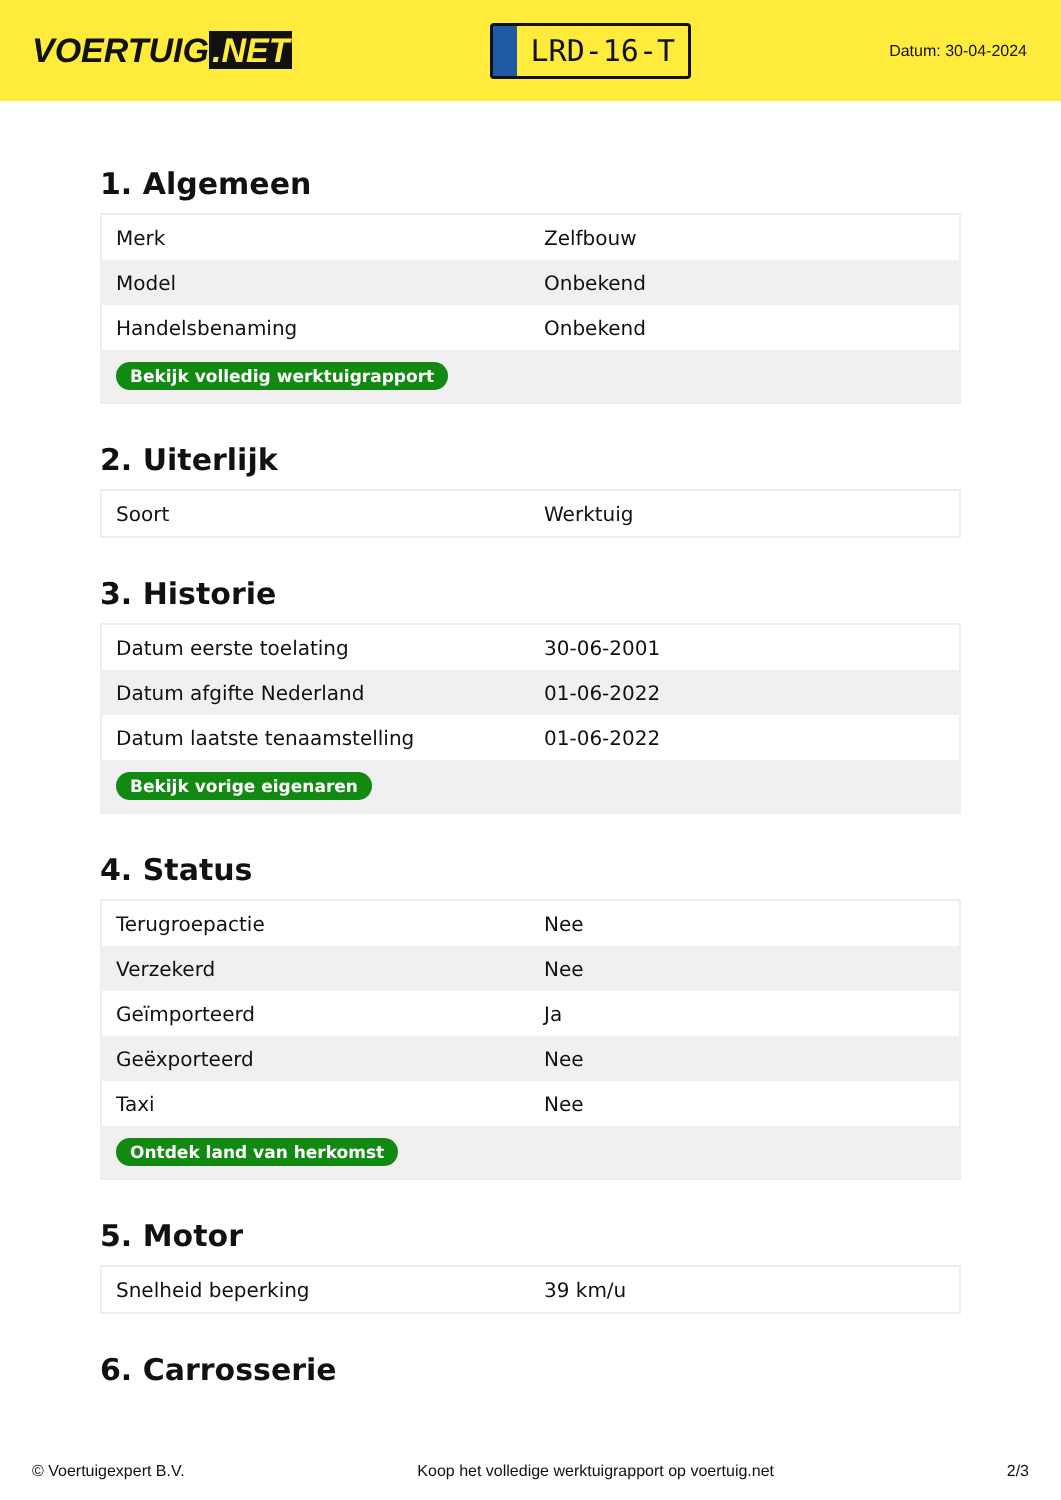VOERTUIG.NET
LRD-16-T
Datum: 30-04-2024
1. Algemeen
| Merk | Zelfbouw |
| Model | Onbekend |
| Handelsbenaming | Onbekend |
| Bekijk volledig werktuigrapport | |
2. Uiterlijk
| Soort | Werktuig |
3. Historie
| Datum eerste toelating | 30-06-2001 |
| Datum afgifte Nederland | 01-06-2022 |
| Datum laatste tenaamstelling | 01-06-2022 |
| Bekijk vorige eigenaren | |
4. Status
| Terugroepactie | Nee |
| Verzekerd | Nee |
| Geïmporteerd | Ja |
| Geëxporteerd | Nee |
| Taxi | Nee |
| Ontdek land van herkomst | |
5. Motor
| Snelheid beperking | 39 km/u |
6. Carrosserie
© Voertuigexpert B.V. Koop het volledige werktuigrapport op voertuig.net 2/3